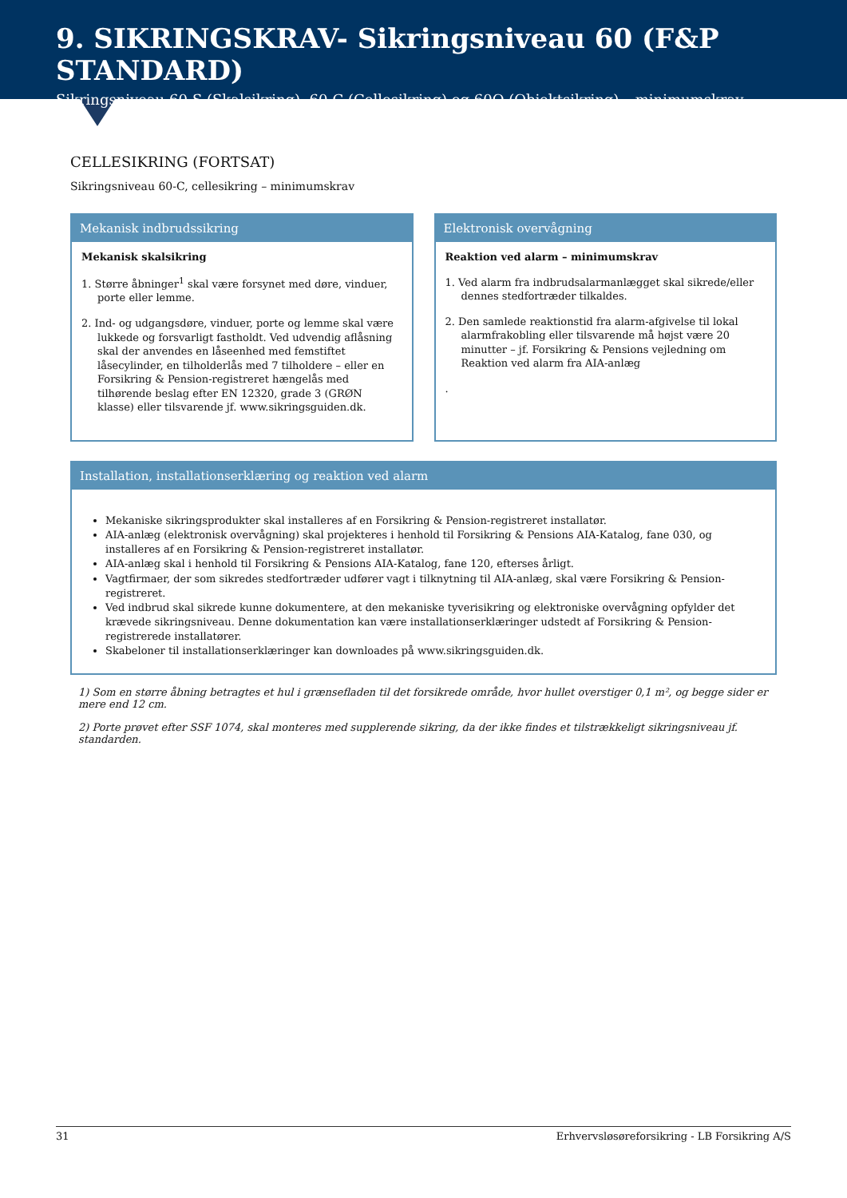9. SIKRINGSKRAV- Sikringsniveau 60 (F&P STANDARD)
Sikringsniveau 60-S (Skalsikring), 60-C (Cellesikring) og 60O (Objektsikring) – minimumskrav
CELLESIKRING (FORTSAT)
Sikringsniveau 60-C, cellesikring – minimumskrav
Mekanisk indbrudssikring
Mekanisk skalsikring
1. Større åbninger<sup>1</sup> skal være forsynet med døre, vinduer, porte eller lemme.
2. Ind- og udgangsdøre, vinduer, porte og lemme skal være lukkede og forsvarligt fastholdt. Ved udvendig aflåsning skal der anvendes en låseenhed med femstiftet låsecylinder, en tilholderlås med 7 tilholdere – eller en Forsikring & Pension-registreret hængelås med tilhørende beslag efter EN 12320, grade 3 (GRØN klasse) eller tilsvarende jf. www.sikringsguiden.dk.
Elektronisk overvågning
Reaktion ved alarm – minimumskrav
1. Ved alarm fra indbrudsalarmanlægget skal sikrede/eller dennes stedfortræder tilkaldes.
2. Den samlede reaktionstid fra alarm-afgivelse til lokal alarmfrakobling eller tilsvarende må højst være 20 minutter – jf. Forsikring & Pensions vejledning om Reaktion ved alarm fra AIA-anlæg
.
Installation, installationserklæring og reaktion ved alarm
Mekaniske sikringsprodukter skal installeres af en Forsikring & Pension-registreret installatør.
AIA-anlæg (elektronisk overvågning) skal projekteres i henhold til Forsikring & Pensions AIA-Katalog, fane 030, og installeres af en Forsikring & Pension-registreret installatør.
AIA-anlæg skal i henhold til Forsikring & Pensions AIA-Katalog, fane 120, efterses årligt.
Vagtfirmaer, der som sikredes stedfortræder udfører vagt i tilknytning til AIA-anlæg, skal være Forsikring & Pension-registreret.
Ved indbrud skal sikrede kunne dokumentere, at den mekaniske tyverisikring og elektroniske overvågning opfylder det krævede sikringsniveau. Denne dokumentation kan være installationserklæringer udstedt af Forsikring & Pension-registrerede installatører.
Skabeloner til installationserklæringer kan downloades på www.sikringsguiden.dk.
1) Som en større åbning betragtes et hul i grænsefladen til det forsikrede område, hvor hullet overstiger 0,1 m², og begge sider er mere end 12 cm.
2) Porte prøvet efter SSF 1074, skal monteres med supplerende sikring, da der ikke findes et tilstrækkeligt sikringsniveau jf. standarden.
31 Erhvervsløsøreforsikring - LB Forsikring A/S